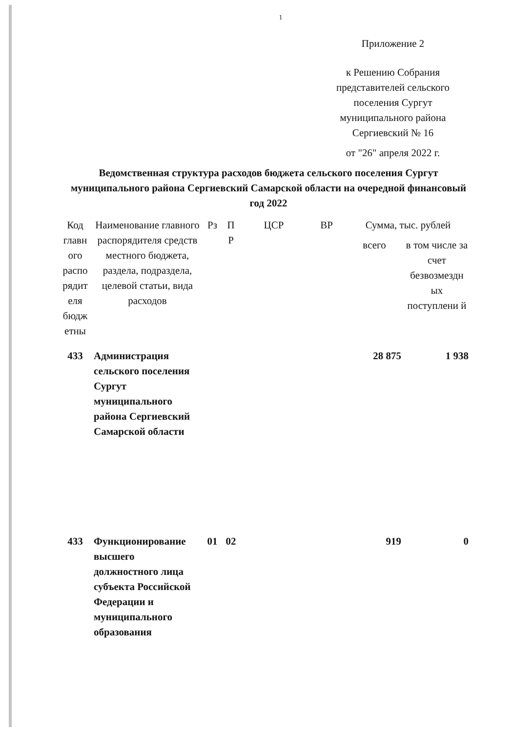1
Приложение 2
к Решению Собрания представителей сельского поселения Сургут муниципального района Сергиевский № 16
от "26" апреля 2022 г.
Ведомственная структура расходов бюджета сельского поселения Сургут муниципального района Сергиевский Самарской области на очередной финансовый год 2022
| Код главн ого распо рядит еля бюдж етны | Наименование главного распорядителя средств местного бюджета, раздела, подраздела, целевой статьи, вида расходов | Рз | П Р | ЦСР | ВР | Сумма, тыс. рублей | |
| --- | --- | --- | --- | --- | --- | --- | --- |
| | | | | | | всего | в том числе за счет безвозмездн ых поступлени й |
| 433 | Администрация сельского поселения Сургут муниципального района Сергиевский Самарской области | | | | | 28 875 | 1 938 |
| 433 | Функционирование высшего должностного лица субъекта Российской Федерации и муниципального образования | 01 | 02 | | | 919 | 0 |